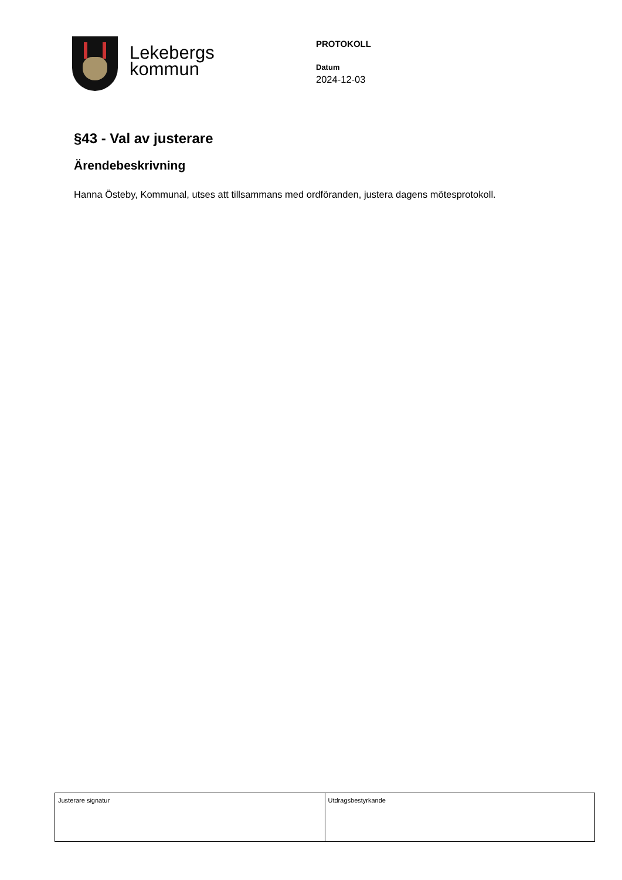Lekebergs
kommun
PROTOKOLL
Datum
2024-12-03
§43 - Val av justerare
Ärendebeskrivning
Hanna Östeby, Kommunal, utses att tillsammans med ordföranden, justera dagens mötesprotokoll.
| Justerare signatur | Utdragsbestyrkande |